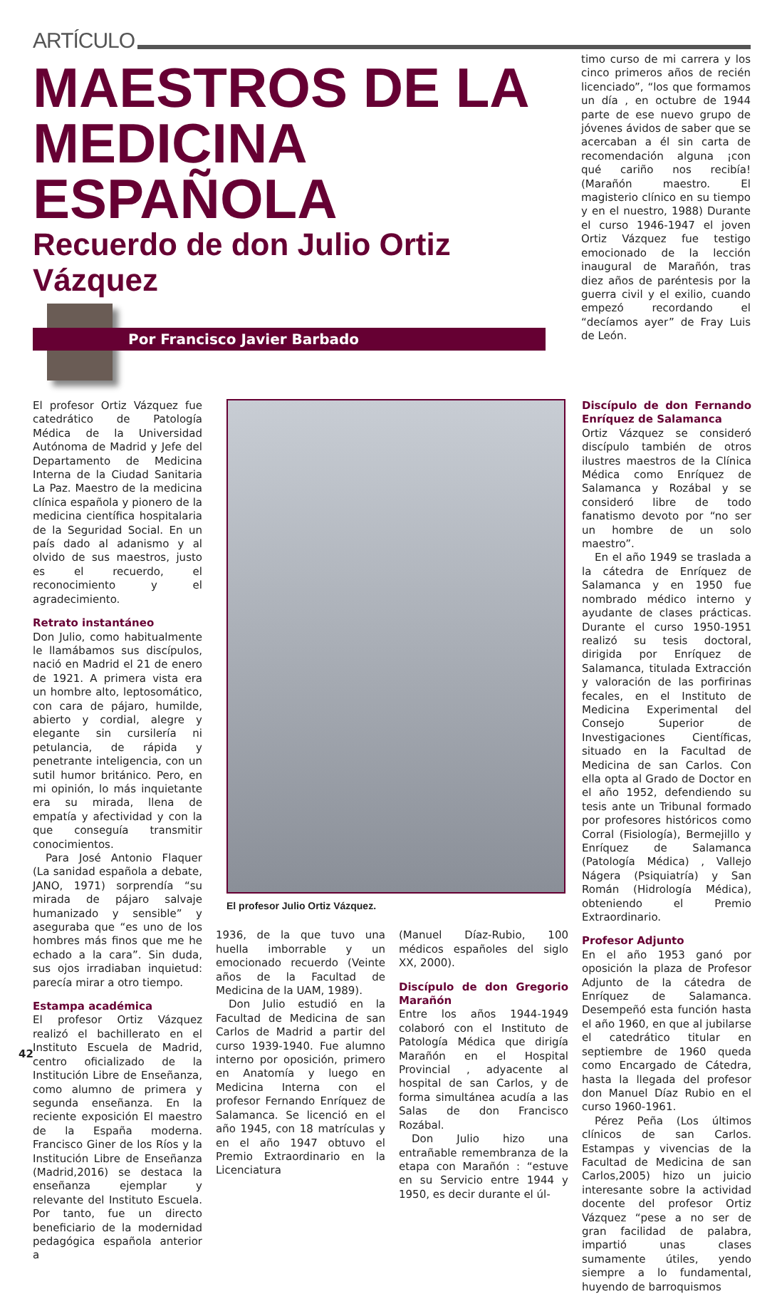ARTÍCULO
MAESTROS DE LA MEDICINA ESPAÑOLA
Recuerdo de don Julio Ortiz Vázquez
Por Francisco Javier Barbado
timo curso de mi carrera y los cinco primeros años de recién licenciado”, “los que formamos un día , en octubre de 1944 parte de ese nuevo grupo de jóvenes ávidos de saber que se acercaban a él sin carta de recomendación alguna ¡con qué cariño nos recibía! (Marañón maestro. El magisterio clínico en su tiempo y en el nuestro, 1988) Durante el curso 1946-1947 el joven Ortiz Vázquez fue testigo emocionado de la lección inaugural de Marañón, tras diez años de paréntesis por la guerra civil y el exilio, cuando empezó recordando el “decíamos ayer” de Fray Luis de León.
El profesor Ortiz Vázquez fue catedrático de Patología Médica de la Universidad Autónoma de Madrid y Jefe del Departamento de Medicina Interna de la Ciudad Sanitaria La Paz. Maestro de la medicina clínica española y pionero de la medicina científica hospitalaria de la Seguridad Social. En un país dado al adanismo y al olvido de sus maestros, justo es el recuerdo, el reconocimiento y el agradecimiento.
Retrato instantáneo
Don Julio, como habitualmente le llamábamos sus discípulos, nació en Madrid el 21 de enero de 1921. A primera vista era un hombre alto, leptosomático, con cara de pájaro, humilde, abierto y cordial, alegre y elegante sin cursilería ni petulancia, de rápida y penetrante inteligencia, con un sutil humor británico. Pero, en mi opinión, lo más inquietante era su mirada, llena de empatía y afectividad y con la que conseguía transmitir conocimientos.
Para José Antonio Flaquer (La sanidad española a debate, JANO, 1971) sorprendía “su mirada de pájaro salvaje humanizado y sensible” y aseguraba que “es uno de los hombres más finos que me he echado a la cara”. Sin duda, sus ojos irradiaban inquietud: parecía mirar a otro tiempo.
Estampa académica
El profesor Ortiz Vázquez realizó el bachillerato en el Instituto Escuela de Madrid, centro oficializado de la Institución Libre de Enseñanza, como alumno de primera y segunda enseñanza. En la reciente exposición El maestro de la España moderna. Francisco Giner de los Ríos y la Institución Libre de Enseñanza (Madrid,2016) se destaca la enseñanza ejemplar y relevante del Instituto Escuela. Por tanto, fue un directo beneficiario de la modernidad pedagógica española anterior a
El profesor Julio Ortiz Vázquez.
1936, de la que tuvo una huella imborrable y un emocionado recuerdo (Veinte años de la Facultad de Medicina de la UAM, 1989).
Don Julio estudió en la Facultad de Medicina de san Carlos de Madrid a partir del curso 1939-1940. Fue alumno interno por oposición, primero en Anatomía y luego en Medicina Interna con el profesor Fernando Enríquez de Salamanca. Se licenció en el año 1945, con 18 matrículas y en el año 1947 obtuvo el Premio Extraordinario en la Licenciatura
(Manuel Díaz-Rubio, 100 médicos españoles del siglo XX, 2000).
Discípulo de don Gregorio Marañón
Entre los años 1944-1949 colaboró con el Instituto de Patología Médica que dirigía Marañón en el Hospital Provincial , adyacente al hospital de san Carlos, y de forma simultánea acudía a las Salas de don Francisco Rozábal.
Don Julio hizo una entrañable remembranza de la etapa con Marañón : “estuve en su Servicio entre 1944 y 1950, es decir durante el úl-
Discípulo de don Fernando Enríquez de Salamanca
Ortiz Vázquez se consideró discípulo también de otros ilustres maestros de la Clínica Médica como Enríquez de Salamanca y Rozábal y se consideró libre de todo fanatismo devoto por “no ser un hombre de un solo maestro”.
En el año 1949 se traslada a la cátedra de Enríquez de Salamanca y en 1950 fue nombrado médico interno y ayudante de clases prácticas. Durante el curso 1950-1951 realizó su tesis doctoral, dirigida por Enríquez de Salamanca, titulada Extracción y valoración de las porfirinas fecales, en el Instituto de Medicina Experimental del Consejo Superior de Investigaciones Científicas, situado en la Facultad de Medicina de san Carlos. Con ella opta al Grado de Doctor en el año 1952, defendiendo su tesis ante un Tribunal formado por profesores históricos como Corral (Fisiología), Bermejillo y Enríquez de Salamanca (Patología Médica) , Vallejo Nágera (Psiquiatría) y San Román (Hidrología Médica), obteniendo el Premio Extraordinario.
Profesor Adjunto
En el año 1953 ganó por oposición la plaza de Profesor Adjunto de la cátedra de Enríquez de Salamanca. Desempeñó esta función hasta el año 1960, en que al jubilarse el catedrático titular en septiembre de 1960 queda como Encargado de Cátedra, hasta la llegada del profesor don Manuel Díaz Rubio en el curso 1960-1961.
Pérez Peña (Los últimos clínicos de san Carlos. Estampas y vivencias de la Facultad de Medicina de san Carlos,2005) hizo un juicio interesante sobre la actividad docente del profesor Ortiz Vázquez “pese a no ser de gran facilidad de palabra, impartió unas clases sumamente útiles, yendo siempre a lo fundamental, huyendo de barroquismos
42